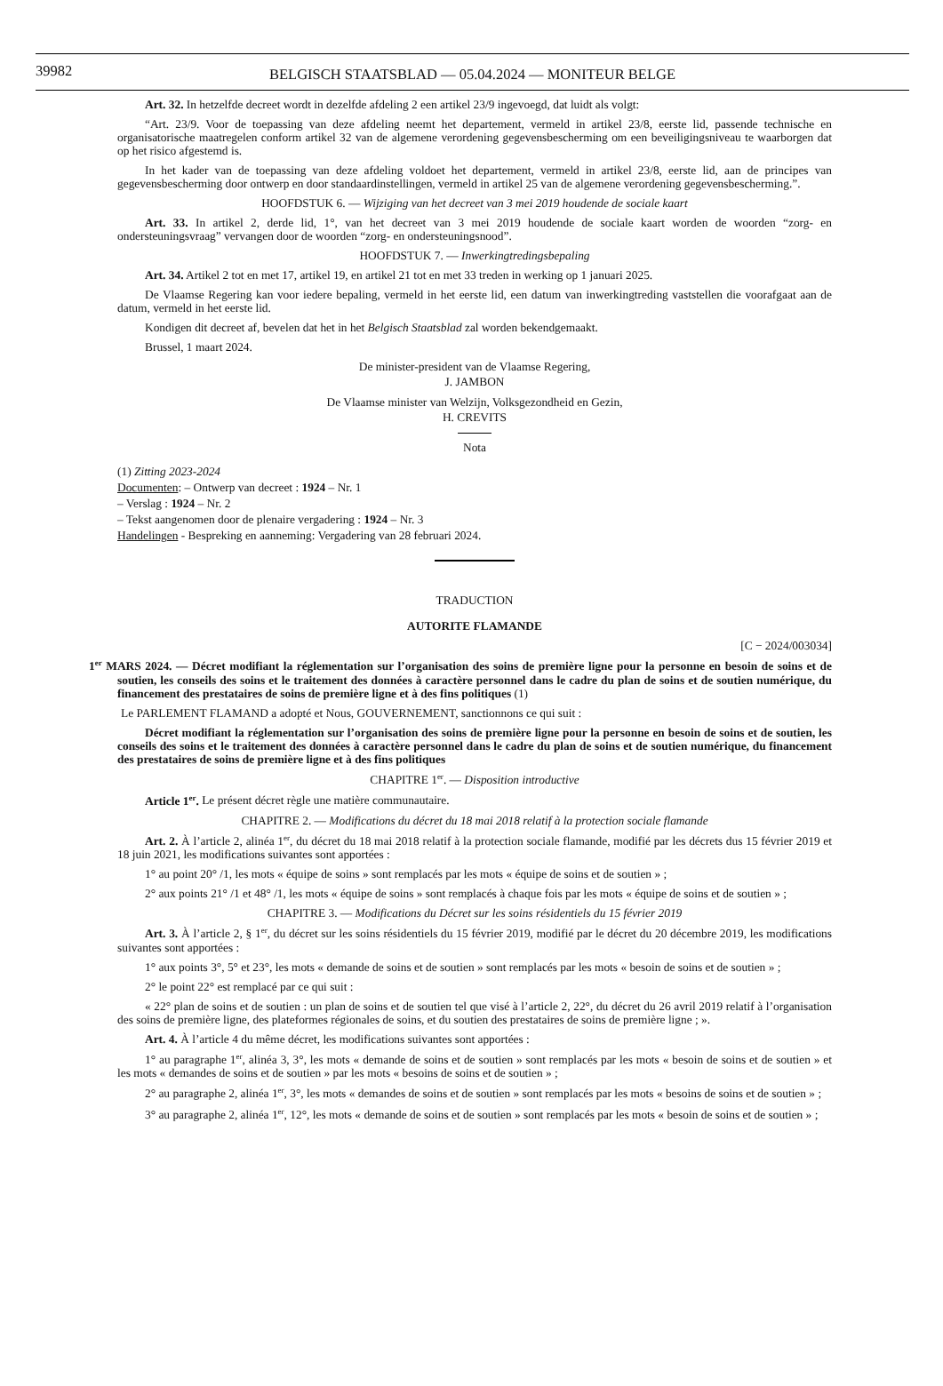39982
BELGISCH STAATSBLAD — 05.04.2024 — MONITEUR BELGE
Art. 32. In hetzelfde decreet wordt in dezelfde afdeling 2 een artikel 23/9 ingevoegd, dat luidt als volgt:
“Art. 23/9. Voor de toepassing van deze afdeling neemt het departement, vermeld in artikel 23/8, eerste lid, passende technische en organisatorische maatregelen conform artikel 32 van de algemene verordening gegevensbescherming om een beveiligingsniveau te waarborgen dat op het risico afgestemd is.
In het kader van de toepassing van deze afdeling voldoet het departement, vermeld in artikel 23/8, eerste lid, aan de principes van gegevensbescherming door ontwerp en door standaardinstellingen, vermeld in artikel 25 van de algemene verordening gegevensbescherming.”.
HOOFDSTUK 6. — Wijziging van het decreet van 3 mei 2019 houdende de sociale kaart
Art. 33. In artikel 2, derde lid, 1°, van het decreet van 3 mei 2019 houdende de sociale kaart worden de woorden “zorg- en ondersteuningsvraag” vervangen door de woorden “zorg- en ondersteuningsnood”.
HOOFDSTUK 7. — Inwerkingtredingsbepaling
Art. 34. Artikel 2 tot en met 17, artikel 19, en artikel 21 tot en met 33 treden in werking op 1 januari 2025.
De Vlaamse Regering kan voor iedere bepaling, vermeld in het eerste lid, een datum van inwerkingtreding vaststellen die voorafgaat aan de datum, vermeld in het eerste lid.
Kondigen dit decreet af, bevelen dat het in het Belgisch Staatsblad zal worden bekendgemaakt.
Brussel, 1 maart 2024.
De minister-president van de Vlaamse Regering,
J. JAMBON
De Vlaamse minister van Welzijn, Volksgezondheid en Gezin,
H. CREVITS
Nota
(1) Zitting 2023-2024
Documenten: – Ontwerp van decreet : 1924 – Nr. 1
– Verslag : 1924 – Nr. 2
– Tekst aangenomen door de plenaire vergadering : 1924 – Nr. 3
Handelingen - Bespreking en aanneming: Vergadering van 28 februari 2024.
TRADUCTION
AUTORITE FLAMANDE
[C − 2024/003034]
1<sup>er</sup> MARS 2024. — Décret modifiant la réglementation sur l’organisation des soins de première ligne pour la personne en besoin de soins et de soutien, les conseils des soins et le traitement des données à caractère personnel dans le cadre du plan de soins et de soutien numérique, du financement des prestataires de soins de première ligne et à des fins politiques (1)
Le PARLEMENT FLAMAND a adopté et Nous, GOUVERNEMENT, sanctionnons ce qui suit :
Décret modifiant la réglementation sur l’organisation des soins de première ligne pour la personne en besoin de soins et de soutien, les conseils des soins et le traitement des données à caractère personnel dans le cadre du plan de soins et de soutien numérique, du financement des prestataires de soins de première ligne et à des fins politiques
CHAPITRE 1<sup>er</sup>. — Disposition introductive
Article 1<sup>er</sup>. Le présent décret règle une matière communautaire.
CHAPITRE 2. — Modifications du décret du 18 mai 2018 relatif à la protection sociale flamande
Art. 2. À l’article 2, alinéa 1<sup>er</sup>, du décret du 18 mai 2018 relatif à la protection sociale flamande, modifié par les décrets dus 15 février 2019 et 18 juin 2021, les modifications suivantes sont apportées :
1° au point 20° /1, les mots « équipe de soins » sont remplacés par les mots « équipe de soins et de soutien » ;
2° aux points 21° /1 et 48° /1, les mots « équipe de soins » sont remplacés à chaque fois par les mots « équipe de soins et de soutien » ;
CHAPITRE 3. — Modifications du Décret sur les soins résidentiels du 15 février 2019
Art. 3. À l’article 2, § 1<sup>er</sup>, du décret sur les soins résidentiels du 15 février 2019, modifié par le décret du 20 décembre 2019, les modifications suivantes sont apportées :
1° aux points 3°, 5° et 23°, les mots « demande de soins et de soutien » sont remplacés par les mots « besoin de soins et de soutien » ;
2° le point 22° est remplacé par ce qui suit :
« 22° plan de soins et de soutien : un plan de soins et de soutien tel que visé à l’article 2, 22°, du décret du 26 avril 2019 relatif à l’organisation des soins de première ligne, des plateformes régionales de soins, et du soutien des prestataires de soins de première ligne ; ».
Art. 4. À l’article 4 du même décret, les modifications suivantes sont apportées :
1° au paragraphe 1<sup>er</sup>, alinéa 3, 3°, les mots « demande de soins et de soutien » sont remplacés par les mots « besoin de soins et de soutien » et les mots « demandes de soins et de soutien » par les mots « besoins de soins et de soutien » ;
2° au paragraphe 2, alinéa 1<sup>er</sup>, 3°, les mots « demandes de soins et de soutien » sont remplacés par les mots « besoins de soins et de soutien » ;
3° au paragraphe 2, alinéa 1<sup>er</sup>, 12°, les mots « demande de soins et de soutien » sont remplacés par les mots « besoin de soins et de soutien » ;